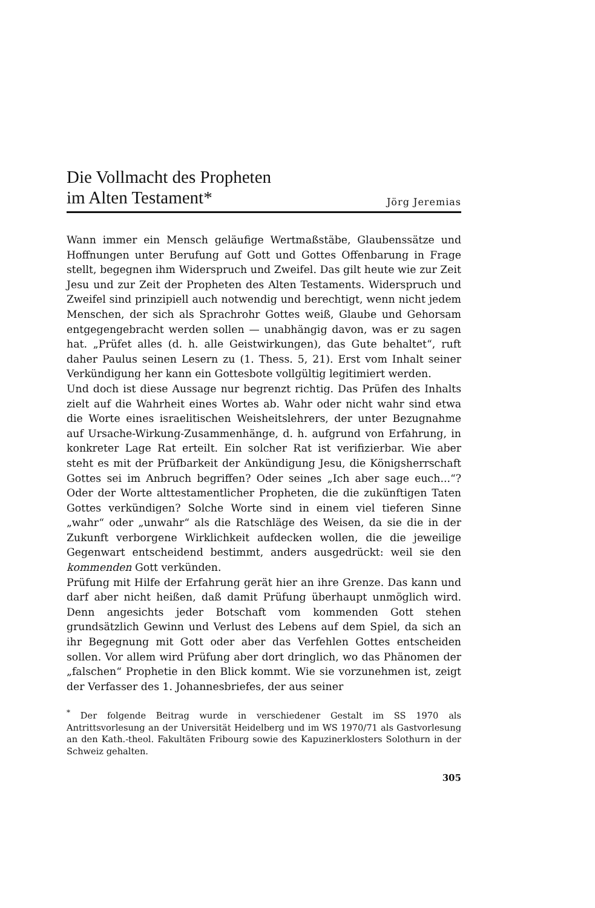Die Vollmacht des Propheten
im Alten Testament*
Jörg Jeremias
Wann immer ein Mensch geläufige Wertmaßstäbe, Glaubenssätze und Hoffnungen unter Berufung auf Gott und Gottes Offenbarung in Frage stellt, begegnen ihm Widerspruch und Zweifel. Das gilt heute wie zur Zeit Jesu und zur Zeit der Propheten des Alten Testaments. Widerspruch und Zweifel sind prinzipiell auch notwendig und berechtigt, wenn nicht jedem Menschen, der sich als Sprachrohr Gottes weiß, Glaube und Gehorsam entgegengebracht werden sollen — unabhängig davon, was er zu sagen hat. „Prüfet alles (d. h. alle Geistwirkungen), das Gute behaltet“, ruft daher Paulus seinen Lesern zu (1. Thess. 5, 21). Erst vom Inhalt seiner Verkündigung her kann ein Gottesbote vollgültig legitimiert werden.
Und doch ist diese Aussage nur begrenzt richtig. Das Prüfen des Inhalts zielt auf die Wahrheit eines Wortes ab. Wahr oder nicht wahr sind etwa die Worte eines israelitischen Weisheitslehrers, der unter Bezugnahme auf Ursache-Wirkung-Zusammenhänge, d. h. aufgrund von Erfahrung, in konkreter Lage Rat erteilt. Ein solcher Rat ist verifizierbar. Wie aber steht es mit der Prüfbarkeit der Ankündigung Jesu, die Königsherrschaft Gottes sei im Anbruch begriffen? Oder seines „Ich aber sage euch...“? Oder der Worte alttestamentlicher Propheten, die die zukünftigen Taten Gottes verkündigen? Solche Worte sind in einem viel tieferen Sinne „wahr“ oder „unwahr“ als die Ratschläge des Weisen, da sie die in der Zukunft verborgene Wirklichkeit aufdecken wollen, die die jeweilige Gegenwart entscheidend bestimmt, anders ausgedrückt: weil sie den kommenden Gott verkünden.
Prüfung mit Hilfe der Erfahrung gerät hier an ihre Grenze. Das kann und darf aber nicht heißen, daß damit Prüfung überhaupt unmöglich wird. Denn angesichts jeder Botschaft vom kommenden Gott stehen grundsätzlich Gewinn und Verlust des Lebens auf dem Spiel, da sich an ihr Begegnung mit Gott oder aber das Verfehlen Gottes entscheiden sollen. Vor allem wird Prüfung aber dort dringlich, wo das Phänomen der „falschen“ Prophetie in den Blick kommt. Wie sie vorzunehmen ist, zeigt der Verfasser des 1. Johannesbriefes, der aus seiner
<sup>*</sup> Der folgende Beitrag wurde in verschiedener Gestalt im SS 1970 als Antrittsvorlesung an der Universität Heidelberg und im WS 1970/71 als Gastvorlesung an den Kath.-theol. Fakultäten Fribourg sowie des Kapuzinerklosters Solothurn in der Schweiz gehalten.
305